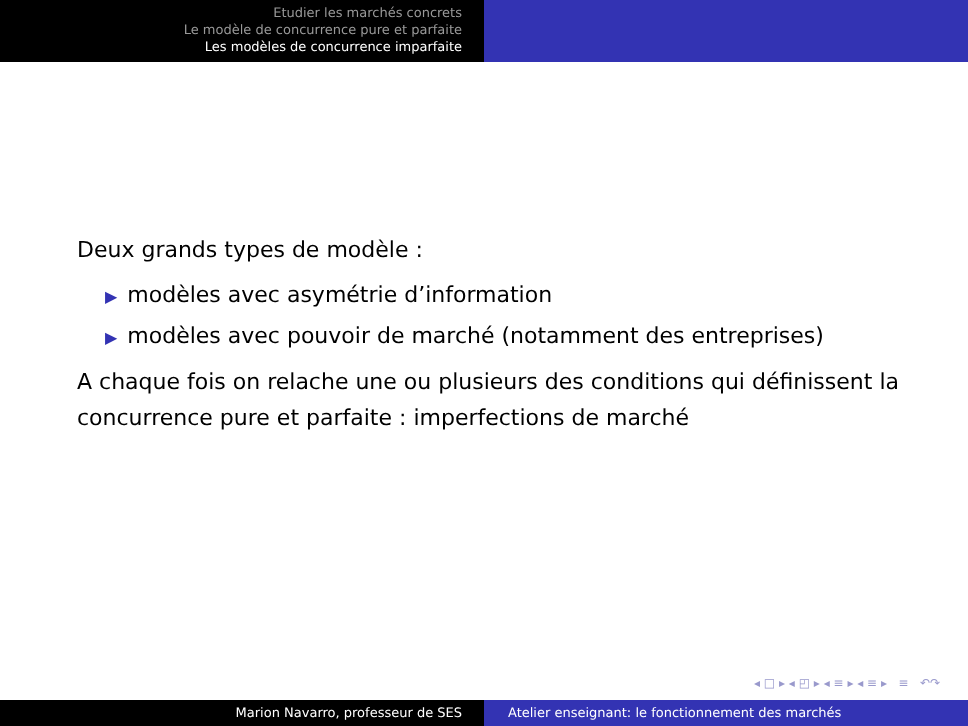Etudier les marchés concrets
Le modèle de concurrence pure et parfaite
Les modèles de concurrence imparfaite
Deux grands types de modèle :
▶ modèles avec asymétrie d’information
▶ modèles avec pouvoir de marché (notamment des entreprises)
A chaque fois on relache une ou plusieurs des conditions qui définissent la concurrence pure et parfaite : imperfections de marché
◂ □ ▸ ◂ ◰ ▸ ◂ ≡ ▸ ◂ ≡ ▸ ≡ ↶↷
Marion Navarro, professeur de SES Atelier enseignant: le fonctionnement des marchés